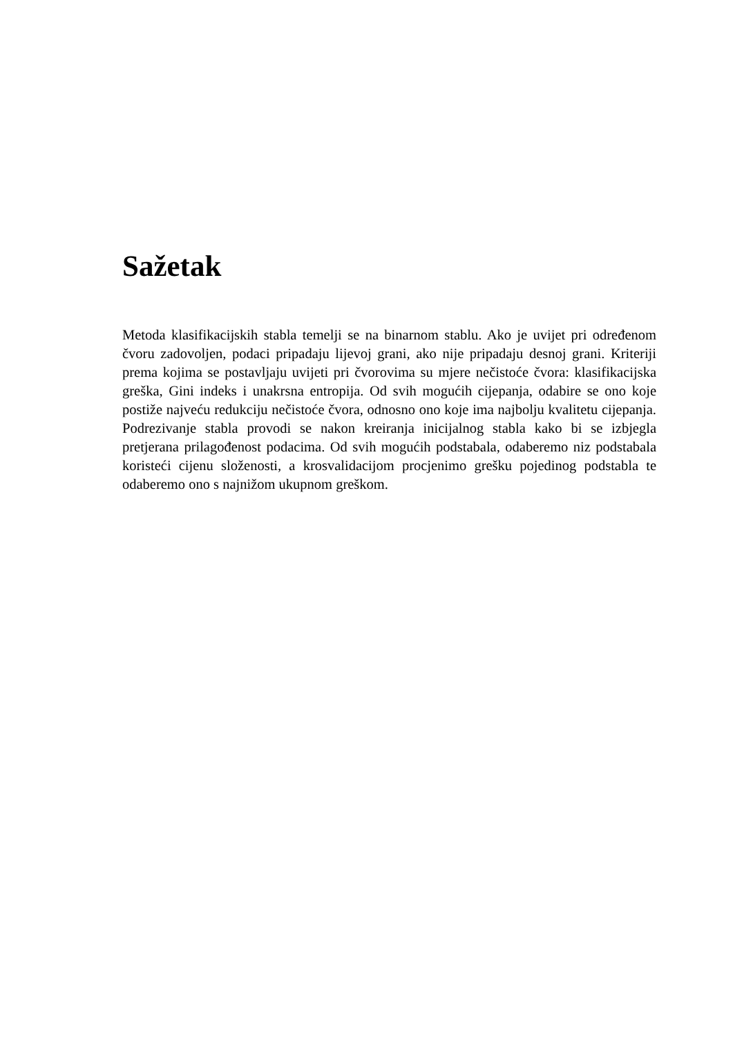Sažetak
Metoda klasifikacijskih stabla temelji se na binarnom stablu. Ako je uvijet pri određenom čvoru zadovoljen, podaci pripadaju lijevoj grani, ako nije pripadaju desnoj grani. Kriteriji prema kojima se postavljaju uvijeti pri čvorovima su mjere nečistoće čvora: klasifikacijska greška, Gini indeks i unakrsna entropija. Od svih mogućih cijepanja, odabire se ono koje postiže najveću redukciju nečistoće čvora, odnosno ono koje ima najbolju kvalitetu cijepanja. Podrezivanje stabla provodi se nakon kreiranja inicijalnog stabla kako bi se izbjegla pretjerana prilagođenost podacima. Od svih mogućih podstabala, odaberemo niz podstabala koristeći cijenu složenosti, a krosvalidacijom procjenimo grešku pojedinog podstabla te odaberemo ono s najnižom ukupnom greškom.